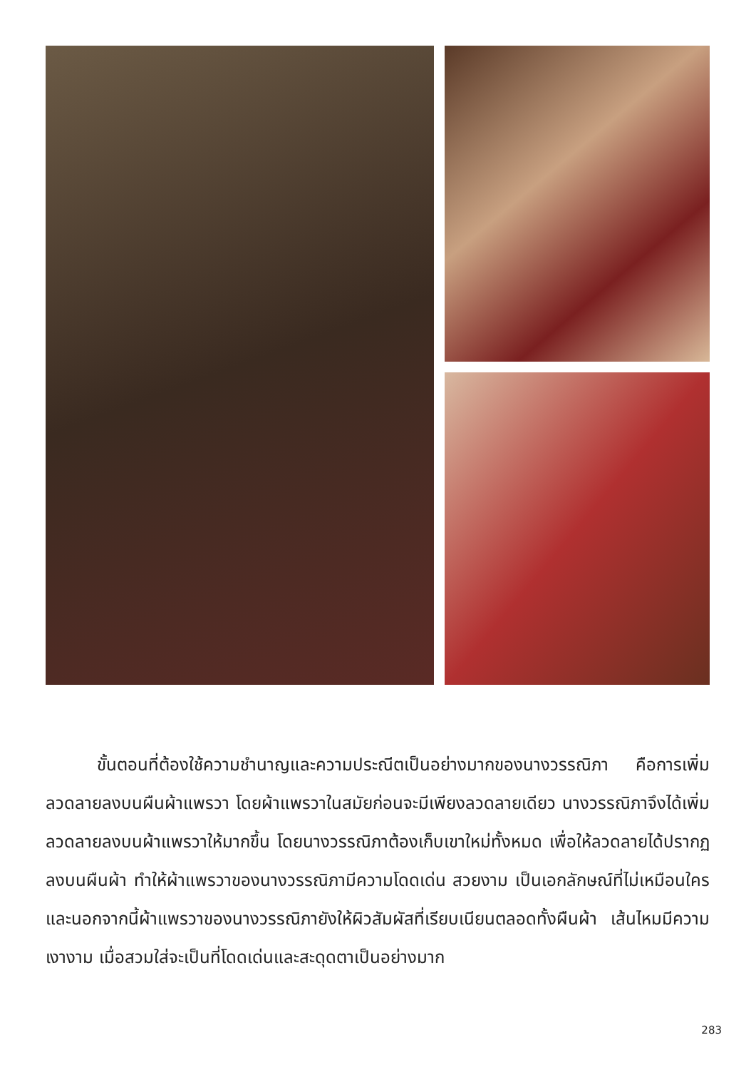ขั้นตอนที่ต้องใช้ความชำนาญและความประณีตเป็นอย่างมากของนางวรรณิภา คือการเพิ่มลวดลายลงบนผืนผ้าแพรวา โดยผ้าแพรวาในสมัยก่อนจะมีเพียงลวดลายเดียว นางวรรณิภาจึงได้เพิ่มลวดลายลงบนผ้าแพรวาให้มากขึ้น โดยนางวรรณิภาต้องเก็บเขาใหม่ทั้งหมด เพื่อให้ลวดลายได้ปรากฏลงบนผืนผ้า ทำให้ผ้าแพรวาของนางวรรณิภามีความโดดเด่น สวยงาม เป็นเอกลักษณ์ที่ไม่เหมือนใคร และนอกจากนี้ผ้าแพรวาของนางวรรณิภายังให้ผิวสัมผัสที่เรียบเนียนตลอดทั้งผืนผ้า เส้นไหมมีความเงางาม เมื่อสวมใส่จะเป็นที่โดดเด่นและสะดุดตาเป็นอย่างมาก
283